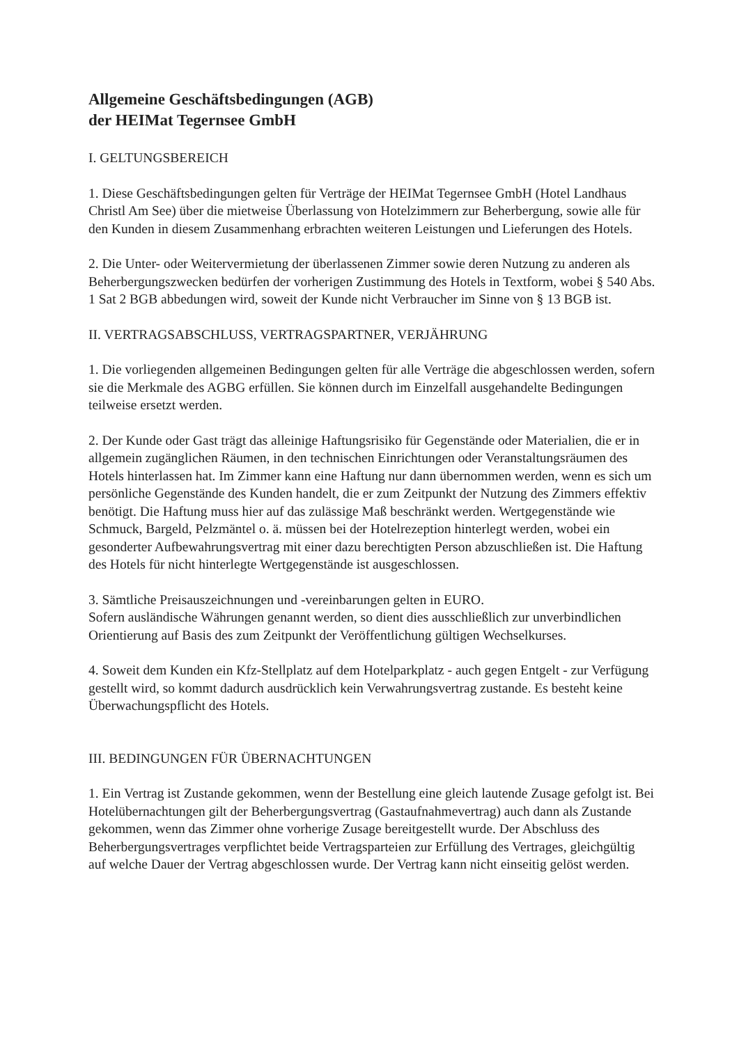Allgemeine Geschäftsbedingungen (AGB)
der HEIMat Tegernsee GmbH
I. GELTUNGSBEREICH
1. Diese Geschäftsbedingungen gelten für Verträge der HEIMat Tegernsee GmbH (Hotel Landhaus Christl Am See) über die mietweise Überlassung von Hotelzimmern zur Beherbergung, sowie alle für den Kunden in diesem Zusammenhang erbrachten weiteren Leistungen und Lieferungen des Hotels.
2. Die Unter- oder Weitervermietung der überlassenen Zimmer sowie deren Nutzung zu anderen als Beherbergungszwecken bedürfen der vorherigen Zustimmung des Hotels in Textform, wobei § 540 Abs. 1 Sat 2 BGB abbedungen wird, soweit der Kunde nicht Verbraucher im Sinne von § 13 BGB ist.
II. VERTRAGSABSCHLUSS, VERTRAGSPARTNER, VERJÄHRUNG
1. Die vorliegenden allgemeinen Bedingungen gelten für alle Verträge die abgeschlossen werden, sofern sie die Merkmale des AGBG erfüllen. Sie können durch im Einzelfall ausgehandelte Bedingungen teilweise ersetzt werden.
2. Der Kunde oder Gast trägt das alleinige Haftungsrisiko für Gegenstände oder Materialien, die er in allgemein zugänglichen Räumen, in den technischen Einrichtungen oder Veranstaltungsräumen des Hotels hinterlassen hat. Im Zimmer kann eine Haftung nur dann übernommen werden, wenn es sich um persönliche Gegenstände des Kunden handelt, die er zum Zeitpunkt der Nutzung des Zimmers effektiv benötigt. Die Haftung muss hier auf das zulässige Maß beschränkt werden. Wertgegenstände wie Schmuck, Bargeld, Pelzmäntel o. ä. müssen bei der Hotelrezeption hinterlegt werden, wobei ein gesonderter Aufbewahrungsvertrag mit einer dazu berechtigten Person abzuschließen ist. Die Haftung des Hotels für nicht hinterlegte Wertgegenstände ist ausgeschlossen.
3. Sämtliche Preisauszeichnungen und -vereinbarungen gelten in EURO.
Sofern ausländische Währungen genannt werden, so dient dies ausschließlich zur unverbindlichen Orientierung auf Basis des zum Zeitpunkt der Veröffentlichung gültigen Wechselkurses.
4. Soweit dem Kunden ein Kfz-Stellplatz auf dem Hotelparkplatz - auch gegen Entgelt - zur Verfügung gestellt wird, so kommt dadurch ausdrücklich kein Verwahrungsvertrag zustande. Es besteht keine Überwachungspflicht des Hotels.
III. BEDINGUNGEN FÜR ÜBERNACHTUNGEN
1. Ein Vertrag ist Zustande gekommen, wenn der Bestellung eine gleich lautende Zusage gefolgt ist. Bei Hotelübernachtungen gilt der Beherbergungsvertrag (Gastaufnahmevertrag) auch dann als Zustande gekommen, wenn das Zimmer ohne vorherige Zusage bereitgestellt wurde. Der Abschluss des Beherbergungsvertrages verpflichtet beide Vertragsparteien zur Erfüllung des Vertrages, gleichgültig auf welche Dauer der Vertrag abgeschlossen wurde. Der Vertrag kann nicht einseitig gelöst werden.